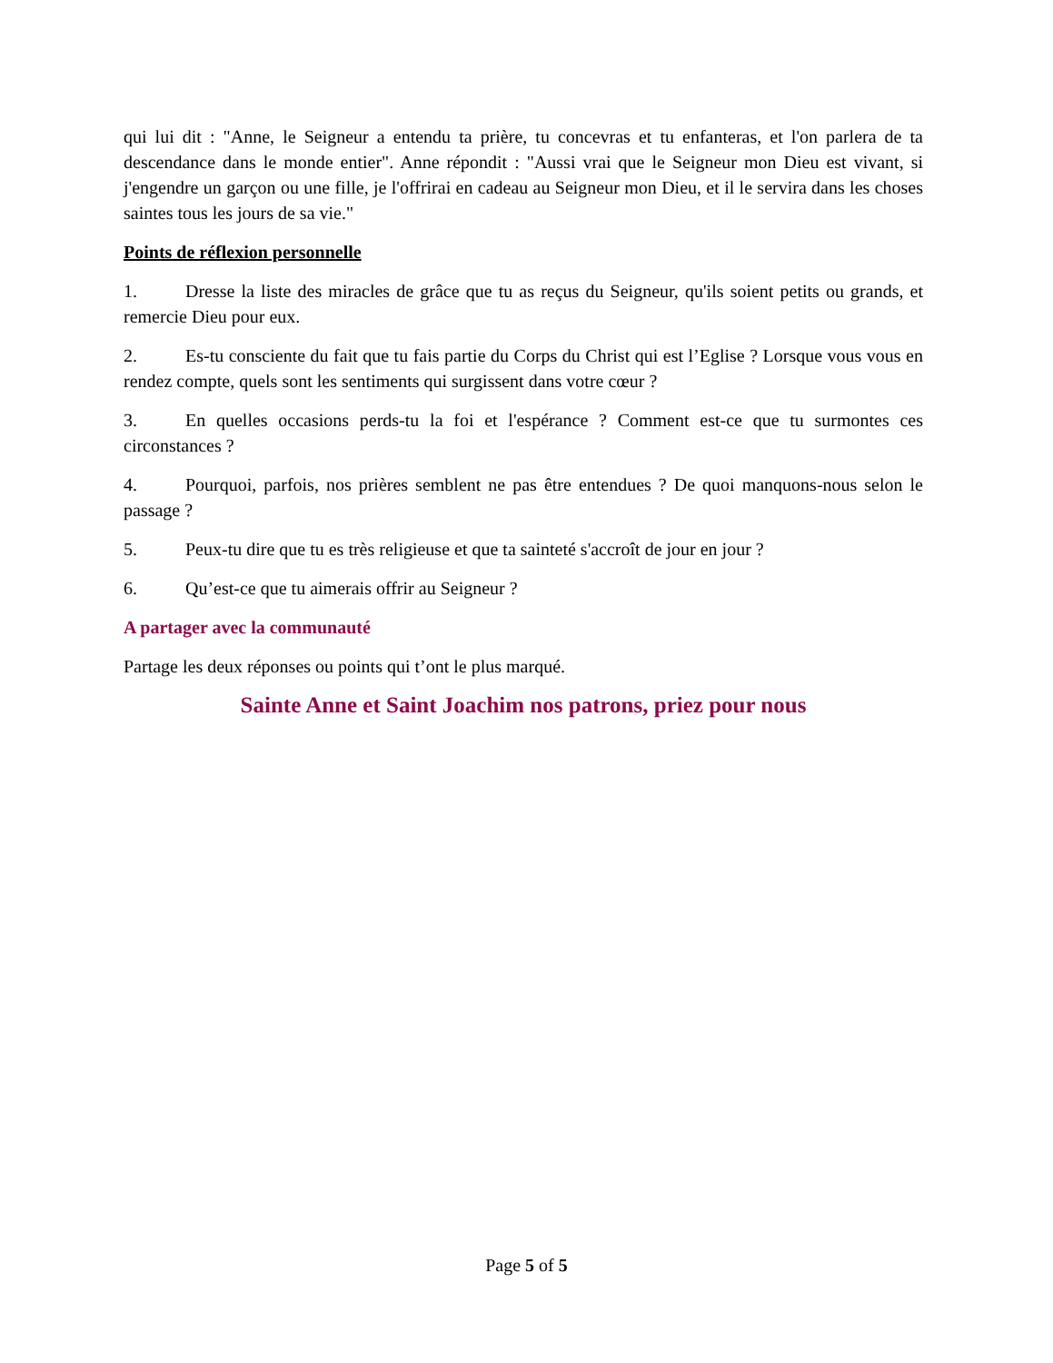qui lui dit : "Anne, le Seigneur a entendu ta prière, tu concevras et tu enfanteras, et l'on parlera de ta descendance dans le monde entier". Anne répondit : "Aussi vrai que le Seigneur mon Dieu est vivant, si j'engendre un garçon ou une fille, je l'offrirai en cadeau au Seigneur mon Dieu, et il le servira dans les choses saintes tous les jours de sa vie."
Points de réflexion personnelle
1. Dresse la liste des miracles de grâce que tu as reçus du Seigneur, qu'ils soient petits ou grands, et remercie Dieu pour eux.
2. Es-tu consciente du fait que tu fais partie du Corps du Christ qui est l’Eglise ? Lorsque vous vous en rendez compte, quels sont les sentiments qui surgissent dans votre cœur ?
3. En quelles occasions perds-tu la foi et l'espérance ? Comment est-ce que tu surmontes ces circonstances ?
4. Pourquoi, parfois, nos prières semblent ne pas être entendues ? De quoi manquons-nous selon le passage ?
5. Peux-tu dire que tu es très religieuse et que ta sainteté s'accroît de jour en jour ?
6. Qu’est-ce que tu aimerais offrir au Seigneur ?
A partager avec la communauté
Partage les deux réponses ou points qui t’ont le plus marqué.
Sainte Anne et Saint Joachim nos patrons, priez pour nous
Page 5 of 5